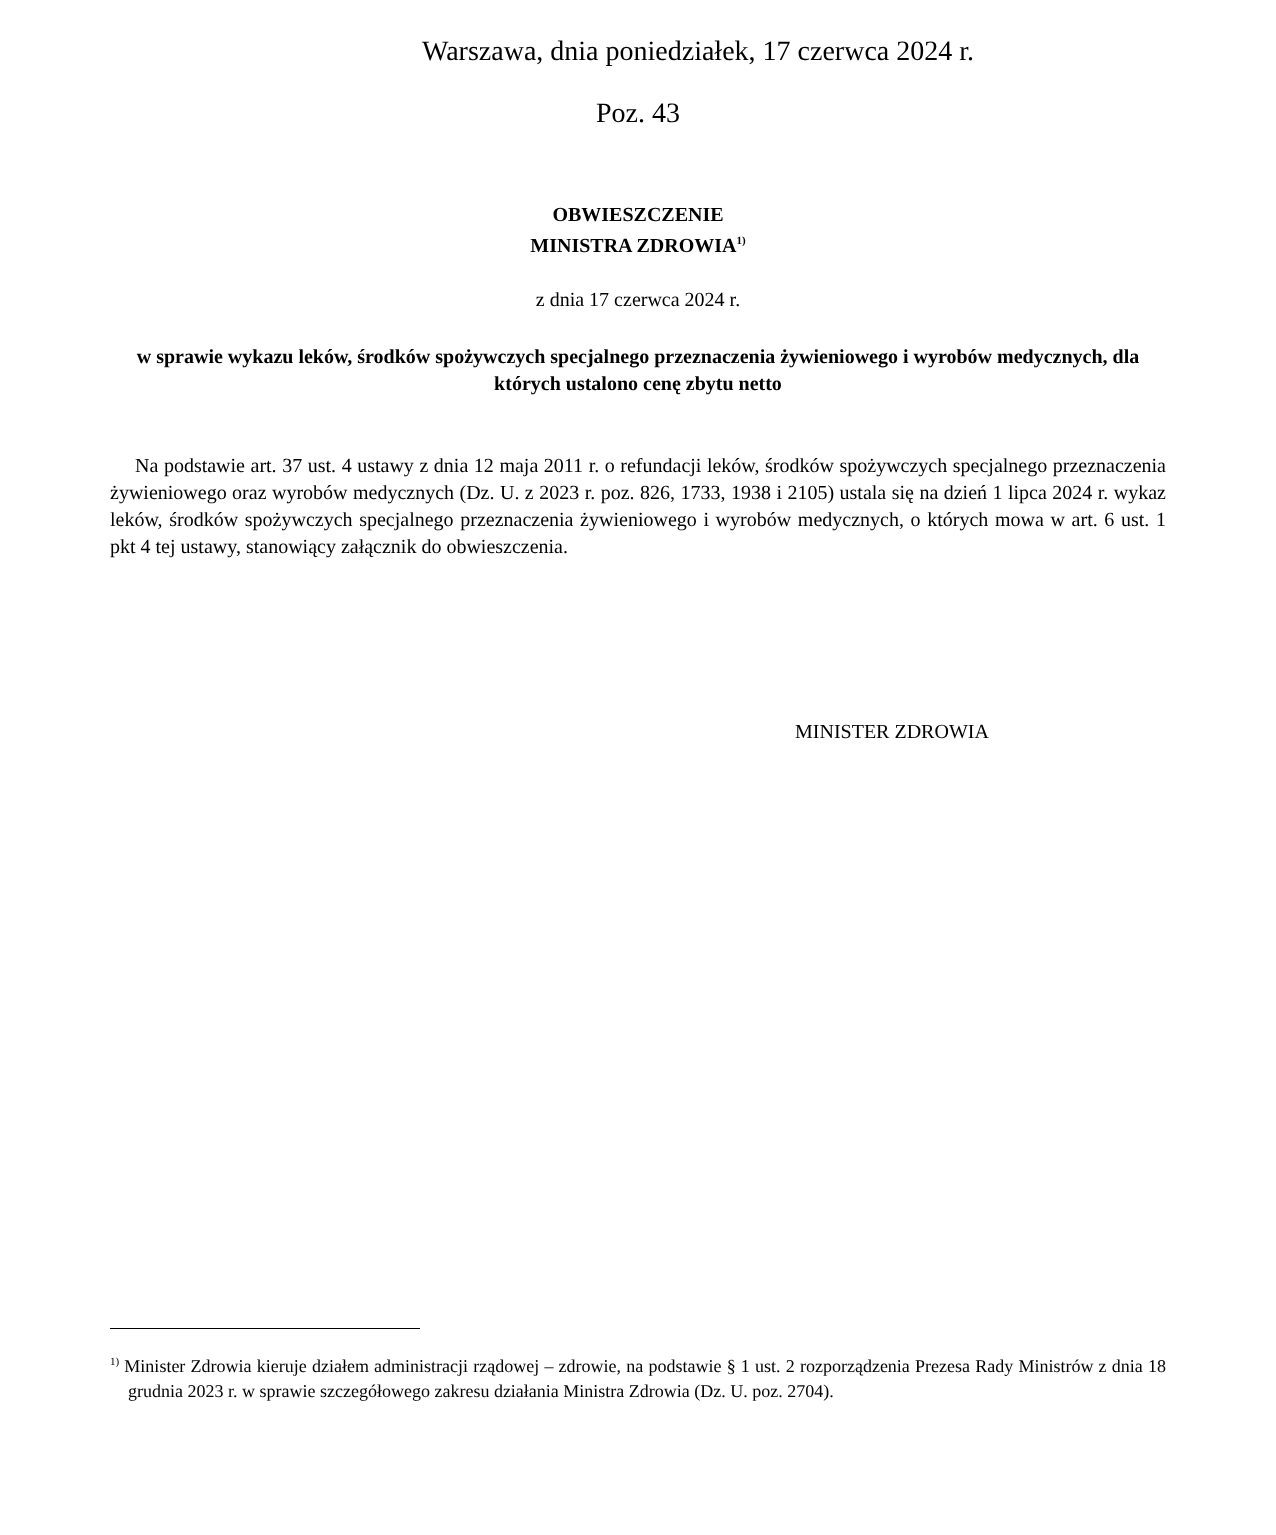Warszawa, dnia poniedziałek, 17 czerwca 2024 r.
Poz. 43
OBWIESZCZENIE
MINISTRA ZDROWIA<sup>1)</sup>
z dnia 17 czerwca 2024 r.
w sprawie wykazu leków, środków spożywczych specjalnego przeznaczenia żywieniowego i wyrobów medycznych, dla których ustalono cenę zbytu netto
Na podstawie art. 37 ust. 4 ustawy z dnia 12 maja 2011 r. o refundacji leków, środków spożywczych specjalnego przeznaczenia żywieniowego oraz wyrobów medycznych (Dz. U. z 2023 r. poz. 826, 1733, 1938 i 2105) ustala się na dzień 1 lipca 2024 r. wykaz leków, środków spożywczych specjalnego przeznaczenia żywieniowego i wyrobów medycznych, o których mowa w art. 6 ust. 1 pkt 4 tej ustawy, stanowiący załącznik do obwieszczenia.
MINISTER ZDROWIA
<sup>1)</sup> Minister Zdrowia kieruje działem administracji rządowej – zdrowie, na podstawie § 1 ust. 2 rozporządzenia Prezesa Rady Ministrów z dnia 18 grudnia 2023 r. w sprawie szczegółowego zakresu działania Ministra Zdrowia (Dz. U. poz. 2704).